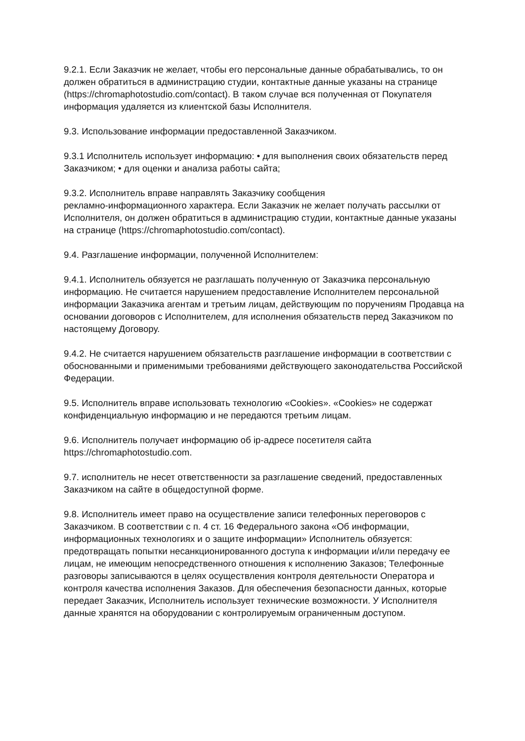9.2.1. Если Заказчик не желает, чтобы его персональные данные обрабатывались, то он должен обратиться в администрацию студии, контактные данные указаны на странице (https://chromaphotostudio.com/contact). В таком случае вся полученная от Покупателя информация удаляется из клиентской базы Исполнителя.
9.3. Использование информации предоставленной Заказчиком.
9.3.1 Исполнитель использует информацию: • для выполнения своих обязательств перед Заказчиком; • для оценки и анализа работы сайта;
9.3.2. Исполнитель вправе направлять Заказчику сообщения
рекламно-информационного характера. Если Заказчик не желает получать рассылки от Исполнителя, он должен обратиться в администрацию студии, контактные данные указаны на странице (https://chromaphotostudio.com/contact).
9.4. Разглашение информации, полученной Исполнителем:
9.4.1. Исполнитель обязуется не разглашать полученную от Заказчика персональную информацию. Не считается нарушением предоставление Исполнителем персональной информации Заказчика агентам и третьим лицам, действующим по поручениям Продавца на основании договоров с Исполнителем, для исполнения обязательств перед Заказчиком по настоящему Договору.
9.4.2. Не считается нарушением обязательств разглашение информации в соответствии с обоснованными и применимыми требованиями действующего законодательства Российской Федерации.
9.5. Исполнитель вправе использовать технологию «Cookies». «Cookies» не содержат конфиденциальную информацию и не передаются третьим лицам.
9.6. Исполнитель получает информацию об ip-адресе посетителя сайта https://chromaphotostudio.com.
9.7. исполнитель не несет ответственности за разглашение сведений, предоставленных Заказчиком на сайте в общедоступной форме.
9.8. Исполнитель имеет право на осуществление записи телефонных переговоров с Заказчиком. В соответствии с п. 4 ст. 16 Федерального закона «Об информации, информационных технологиях и о защите информации» Исполнитель обязуется: предотвращать попытки несанкционированного доступа к информации и/или передачу ее лицам, не имеющим непосредственного отношения к исполнению Заказов; Телефонные разговоры записываются в целях осуществления контроля деятельности Оператора и контроля качества исполнения Заказов. Для обеспечения безопасности данных, которые передает Заказчик, Исполнитель использует технические возможности. У Исполнителя данные хранятся на оборудовании с контролируемым ограниченным доступом.